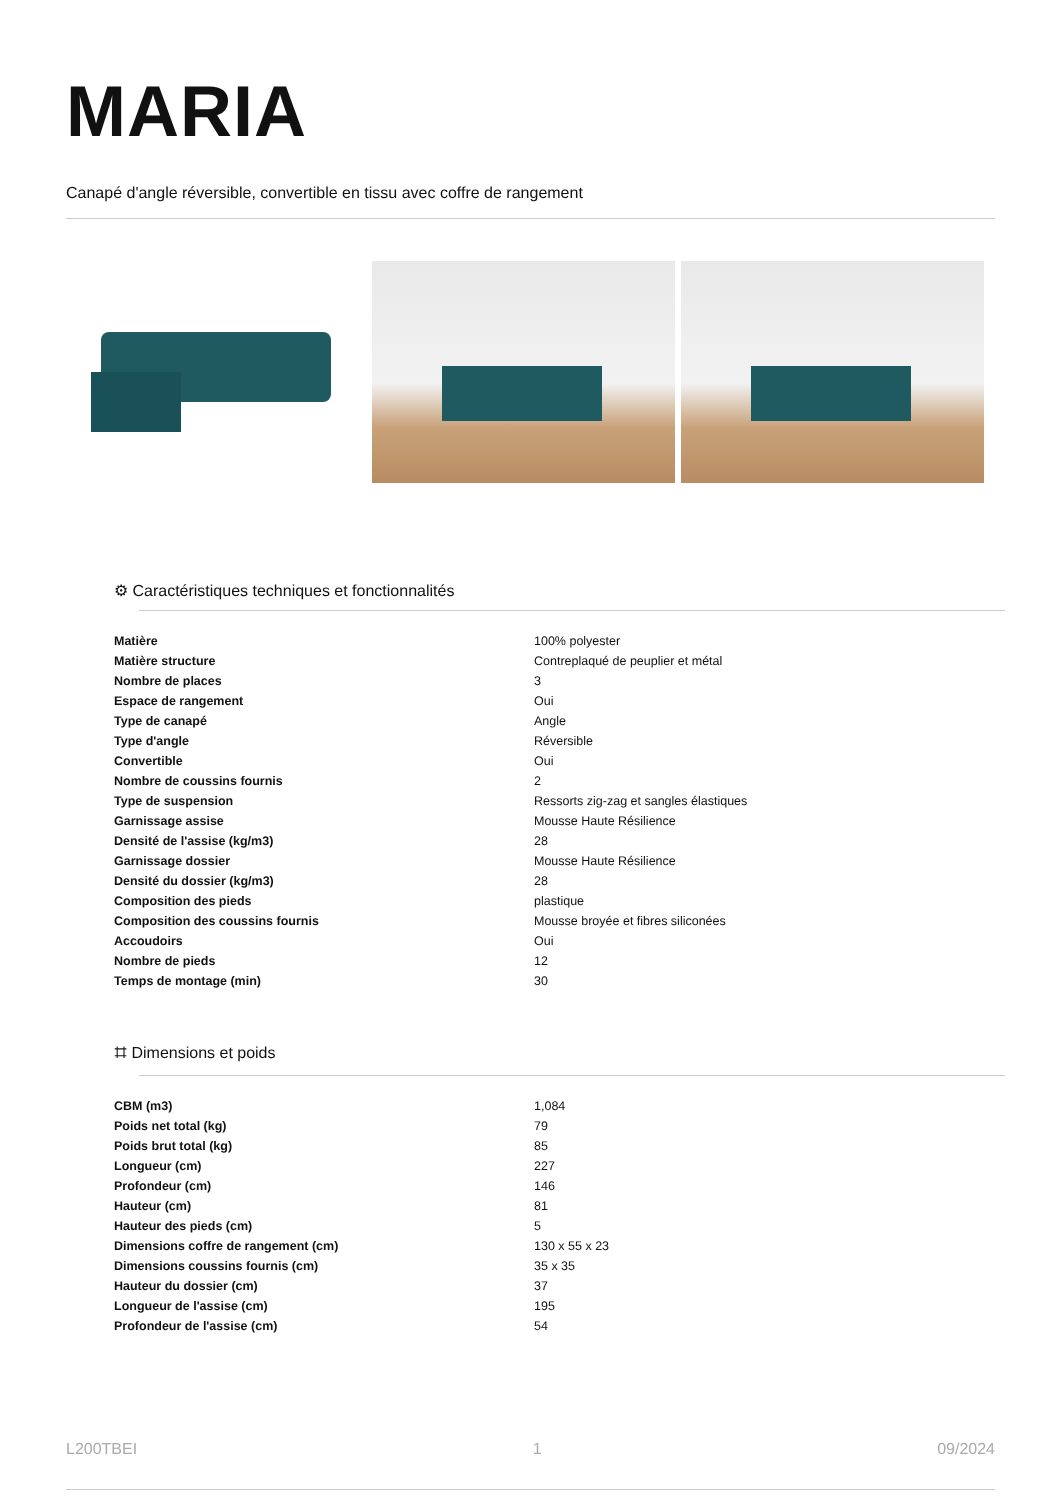MARIA
Canapé d'angle réversible, convertible en tissu avec coffre de rangement
⚙ Caractéristiques techniques et fonctionnalités
| Matière | 100% polyester |
| Matière structure | Contreplaqué de peuplier et métal |
| Nombre de places | 3 |
| Espace de rangement | Oui |
| Type de canapé | Angle |
| Type d'angle | Réversible |
| Convertible | Oui |
| Nombre de coussins fournis | 2 |
| Type de suspension | Ressorts zig-zag et sangles élastiques |
| Garnissage assise | Mousse Haute Résilience |
| Densité de l'assise (kg/m3) | 28 |
| Garnissage dossier | Mousse Haute Résilience |
| Densité du dossier (kg/m3) | 28 |
| Composition des pieds | plastique |
| Composition des coussins fournis | Mousse broyée et fibres siliconées |
| Accoudoirs | Oui |
| Nombre de pieds | 12 |
| Temps de montage (min) | 30 |
⌗ Dimensions et poids
| CBM (m3) | 1,084 |
| Poids net total (kg) | 79 |
| Poids brut total (kg) | 85 |
| Longueur (cm) | 227 |
| Profondeur (cm) | 146 |
| Hauteur (cm) | 81 |
| Hauteur des pieds (cm) | 5 |
| Dimensions coffre de rangement (cm) | 130 x 55 x 23 |
| Dimensions coussins fournis (cm) | 35 x 35 |
| Hauteur du dossier (cm) | 37 |
| Longueur de l'assise (cm) | 195 |
| Profondeur de l'assise (cm) | 54 |
L200TBEI 1 09/2024